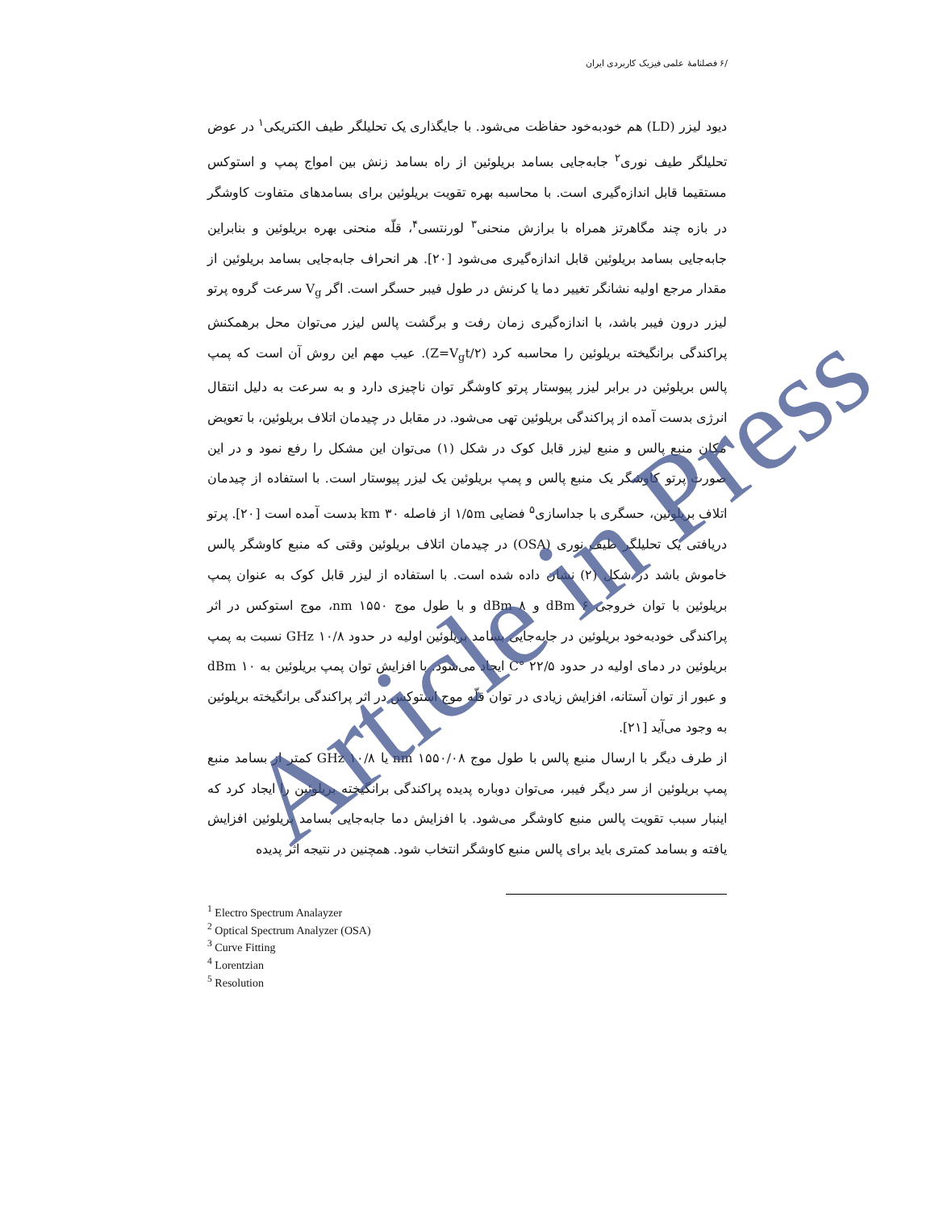/۶ فصلنامهٔ علمی فیزیک کاربردی ایران
دیود لیزر (LD) هم خودبه‌خود حفاظت می‌شود. با جایگذاری یک تحلیلگر طیف الکتریکی<sup>۱</sup> در عوض تحلیلگر طیف نوری<sup>۲</sup> جابه‌جایی بسامد بریلوئین از راه بسامد زنش بین امواج پمپ و استوکس مستقیما قابل اندازه‌گیری است. با محاسبه بهره تقویت بریلوئین برای بسامدهای متفاوت کاوشگر در بازه چند مگاهرتز همراه با برازش منحنی<sup>۳</sup> لورنتسی<sup>۴</sup>، قلّه منحنی بهره بریلوئین و بنابراین جابه‌جایی بسامد بریلوئین قابل اندازه‌گیری می‌شود [۲۰]. هر انحراف جابه‌جایی بسامد بریلوئین از مقدار مرجع اولیه نشانگر تغییر دما یا کرنش در طول فیبر حسگر است. اگر V<sub>g</sub> سرعت گروه پرتو لیزر درون فیبر باشد، با اندازه‌گیری زمان رفت و برگشت پالس لیزر می‌توان محل برهمکنش پراکندگی برانگیخته بریلوئین را محاسبه کرد (Z=V<sub>g</sub>t/۲). عیب مهم این روش آن است که پمپ پالس بریلوئین در برابر لیزر پیوستار پرتو کاوشگر توان ناچیزی دارد و به سرعت به دلیل انتقال انرژی بدست آمده از پراکندگی بریلوئین تهی می‌شود. در مقابل در چیدمان اتلاف بریلوئین، با تعویض مکان منبع پالس و منبع لیزر قابل کوک در شکل (۱) می‌توان این مشکل را رفع نمود و در این صورت پرتو کاوشگر یک منبع پالس و پمپ بریلوئین یک لیزر پیوستار است. با استفاده از چیدمان اتلاف بریلوئین، حسگری با جداسازی<sup>۵</sup> فضایی ۱/۵m از فاصله ۳۰ km بدست آمده است [۲۰]. پرتو دریافتی یک تحلیلگر طیف نوری (OSA) در چیدمان اتلاف بریلوئین وقتی که منبع کاوشگر پالس خاموش باشد در شکل (۲) نشان داده شده است. با استفاده از لیزر قابل کوک به عنوان پمپ بریلوئین با توان خروجی ۶ dBm و ۸ dBm و با طول موج ۱۵۵۰ nm، موج استوکس در اثر پراکندگی خودبه‌خود بریلوئین در جابه‌جایی بسامد بریلوئین اولیه در حدود ۱۰/۸ GHz نسبت به پمپ بریلوئین در دمای اولیه در حدود ۲۲/۵ °C ایجاد می‌شود. با افزایش توان پمپ بریلوئین به ۱۰ dBm و عبور از توان آستانه، افزایش زیادی در توان قلّه موج استوکس در اثر پراکندگی برانگیخته بریلوئین به وجود می‌آید [۲۱].
از طرف دیگر با ارسال منبع پالس با طول موج ۱۵۵۰/۰۸ nm یا ۱۰/۸ GHz کمتر از بسامد منبع پمپ بریلوئین از سر دیگر فیبر، می‌توان دوباره پدیده پراکندگی برانگیخته بریلوئین را ایجاد کرد که اینبار سبب تقویت پالس منبع کاوشگر می‌شود. با افزایش دما جابه‌جایی بسامد بریلوئین افزایش یافته و بسامد کمتری باید برای پالس منبع کاوشگر انتخاب شود. همچنین در نتیجه اثر پدیده
<sup>1</sup> Electro Spectrum Analayzer
<sup>2</sup> Optical Spectrum Analyzer (OSA)
<sup>3</sup> Curve Fitting
<sup>4</sup> Lorentzian
<sup>5</sup> Resolution
Article in Press